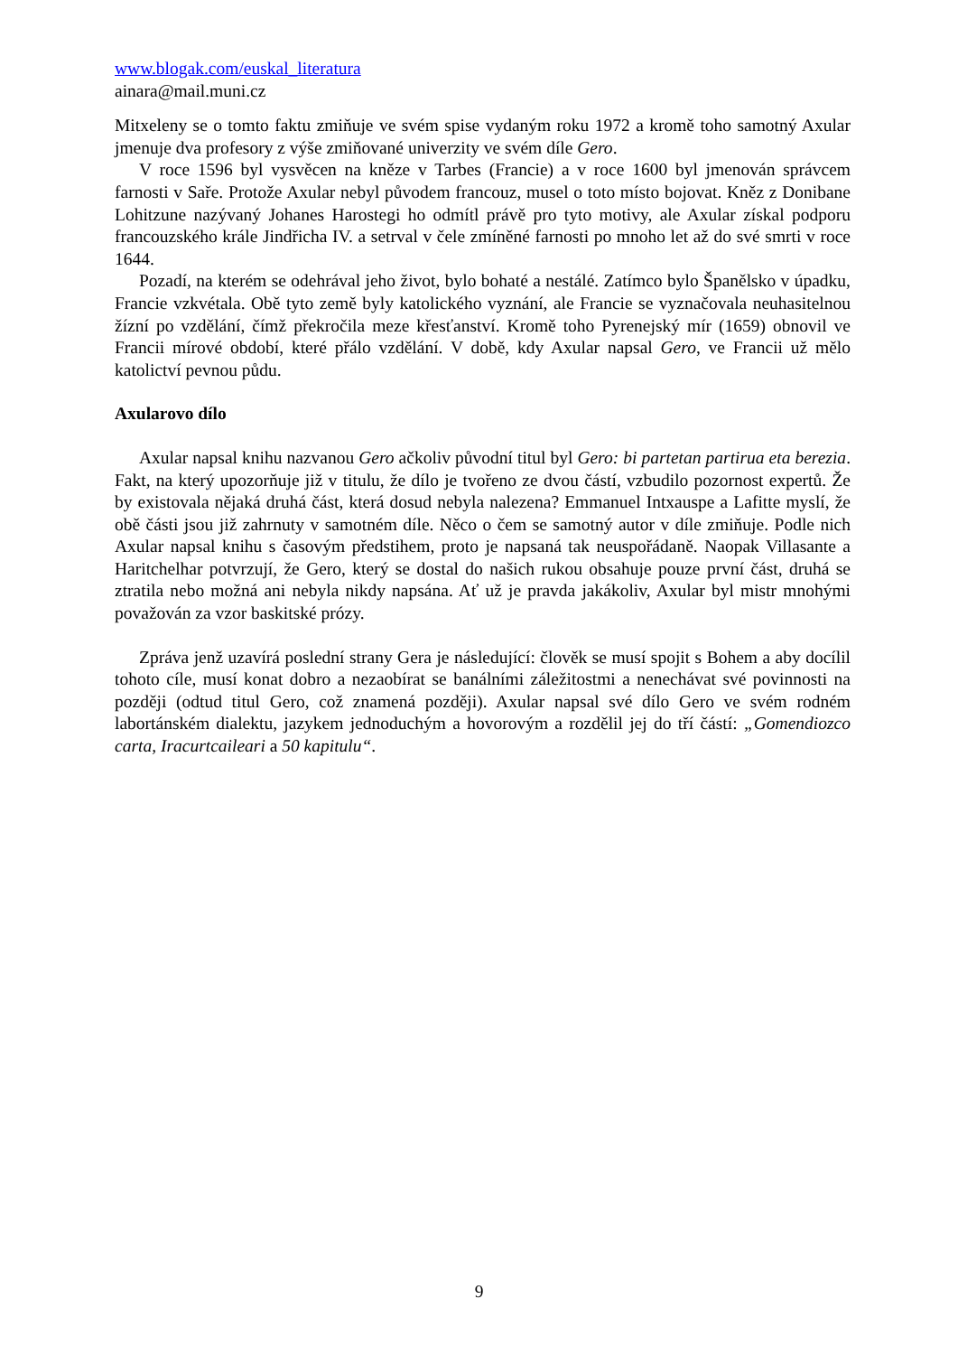www.blogak.com/euskal_literatura
ainara@mail.muni.cz
Mitxeleny se o tomto faktu zmiňuje ve svém spise vydaným roku 1972 a kromě toho samotný Axular jmenuje dva profesory z výše zmiňované univerzity ve svém díle Gero.
V roce 1596 byl vysvěcen na kněze v Tarbes (Francie) a v roce 1600 byl jmenován správcem farnosti v Saře. Protože Axular nebyl původem francouz, musel o toto místo bojovat. Kněz z Donibane Lohitzune nazývaný Johanes Harostegi ho odmítl právě pro tyto motivy, ale Axular získal podporu francouzského krále Jindřicha IV. a setrval v čele zmíněné farnosti po mnoho let až do své smrti v roce 1644.
Pozadí, na kterém se odehrával jeho život, bylo bohaté a nestálé. Zatímco bylo Španělsko v úpadku, Francie vzkvétala. Obě tyto země byly katolického vyznání, ale Francie se vyznačovala neuhasitelnou žízní po vzdělání, čímž překročila meze křesťanství. Kromě toho Pyrenejský mír (1659) obnovil ve Francii mírové období, které přálo vzdělání. V době, kdy Axular napsal Gero, ve Francii už mělo katolictví pevnou půdu.
Axularovo dílo
Axular napsal knihu nazvanou Gero ačkoliv původní titul byl Gero: bi partetan partirua eta berezia. Fakt, na který upozorňuje již v titulu, že dílo je tvořeno ze dvou částí, vzbudilo pozornost expertů. Že by existovala nějaká druhá část, která dosud nebyla nalezena? Emmanuel Intxauspe a Lafitte myslí, že obě části jsou již zahrnuty v samotném díle. Něco o čem se samotný autor v díle zmiňuje. Podle nich Axular napsal knihu s časovým předstihem, proto je napsaná tak neuspořádaně. Naopak Villasante a Haritchelhar potvrzují, že Gero, který se dostal do našich rukou obsahuje pouze první část, druhá se ztratila nebo možná ani nebyla nikdy napsána. Ať už je pravda jakákoliv, Axular byl mistr mnohými považován za vzor baskitské prózy.
Zpráva jenž uzavírá poslední strany Gera je následující: člověk se musí spojit s Bohem a aby docílil tohoto cíle, musí konat dobro a nezaobírat se banálními záležitostmi a nenechávat své povinnosti na později (odtud titul Gero, což znamená později). Axular napsal své dílo Gero ve svém rodném labortánském dialektu, jazykem jednoduchým a hovorovým a rozdělil jej do tří částí: „Gomendiozco carta, Iracurtcaileari a 50 kapitulu“.
9